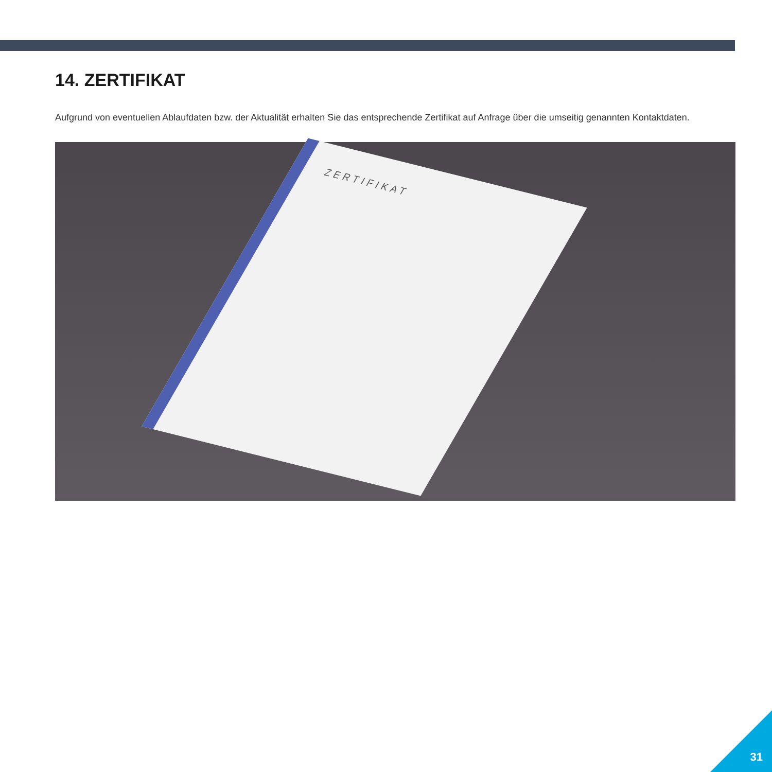14. ZERTIFIKAT
Aufgrund von eventuellen Ablaufdaten bzw. der Aktualität erhalten Sie das entsprechende Zertifikat auf Anfrage über die umseitig genannten Kontaktdaten.
ZERTIFIKAT
31